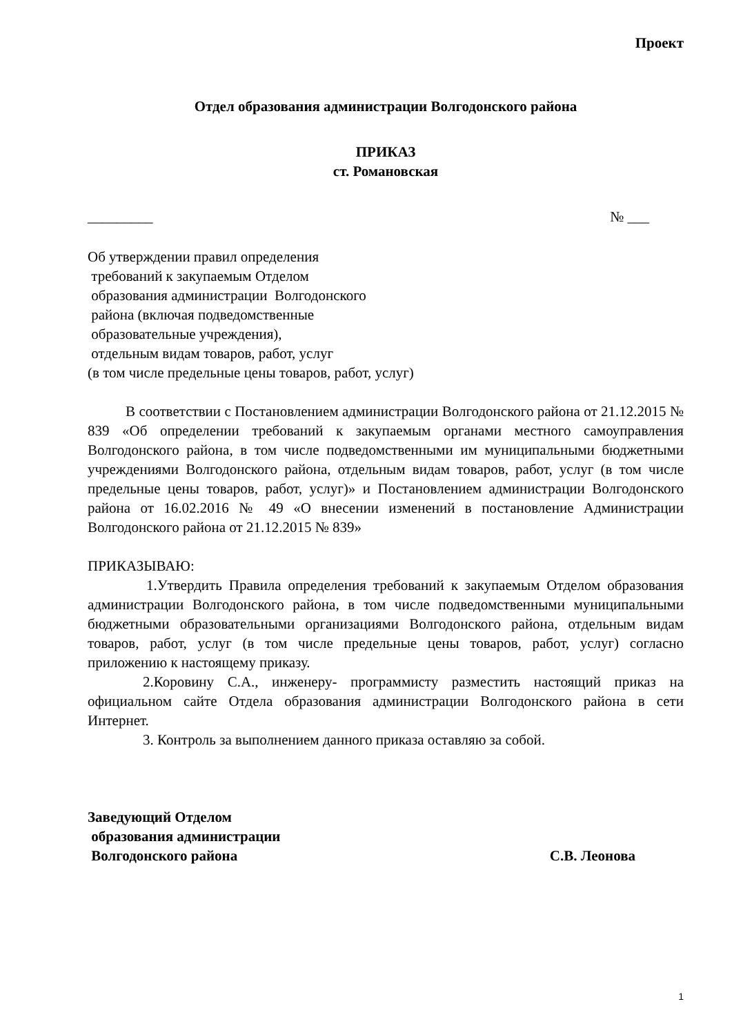Проект
Отдел образования администрации Волгодонского района
ПРИКАЗ
ст. Романовская
_________ № ___
Об утверждении правил определения
требований к закупаемым Отделом
образования администрации Волгодонского
района (включая подведомственные
образовательные учреждения),
отдельным видам товаров, работ, услуг
(в том числе предельные цены товаров, работ, услуг)
В соответствии с Постановлением администрации Волгодонского района от 21.12.2015 № 839 «Об определении требований к закупаемым органами местного самоуправления Волгодонского района, в том числе подведомственными им муниципальными бюджетными учреждениями Волгодонского района, отдельным видам товаров, работ, услуг (в том числе предельные цены товаров, работ, услуг)» и Постановлением администрации Волгодонского района от 16.02.2016 № 49 «О внесении изменений в постановление Администрации Волгодонского района от 21.12.2015 № 839»
ПРИКАЗЫВАЮ:
1.Утвердить Правила определения требований к закупаемым Отделом образования администрации Волгодонского района, в том числе подведомственными муниципальными бюджетными образовательными организациями Волгодонского района, отдельным видам товаров, работ, услуг (в том числе предельные цены товаров, работ, услуг) согласно приложению к настоящему приказу.
2.Коровину С.А., инженеру- программисту разместить настоящий приказ на официальном сайте Отдела образования администрации Волгодонского района в сети Интернет.
3. Контроль за выполнением данного приказа оставляю за собой.
Заведующий Отделом
образования администрации
Волгодонского района С.В. Леонова
1